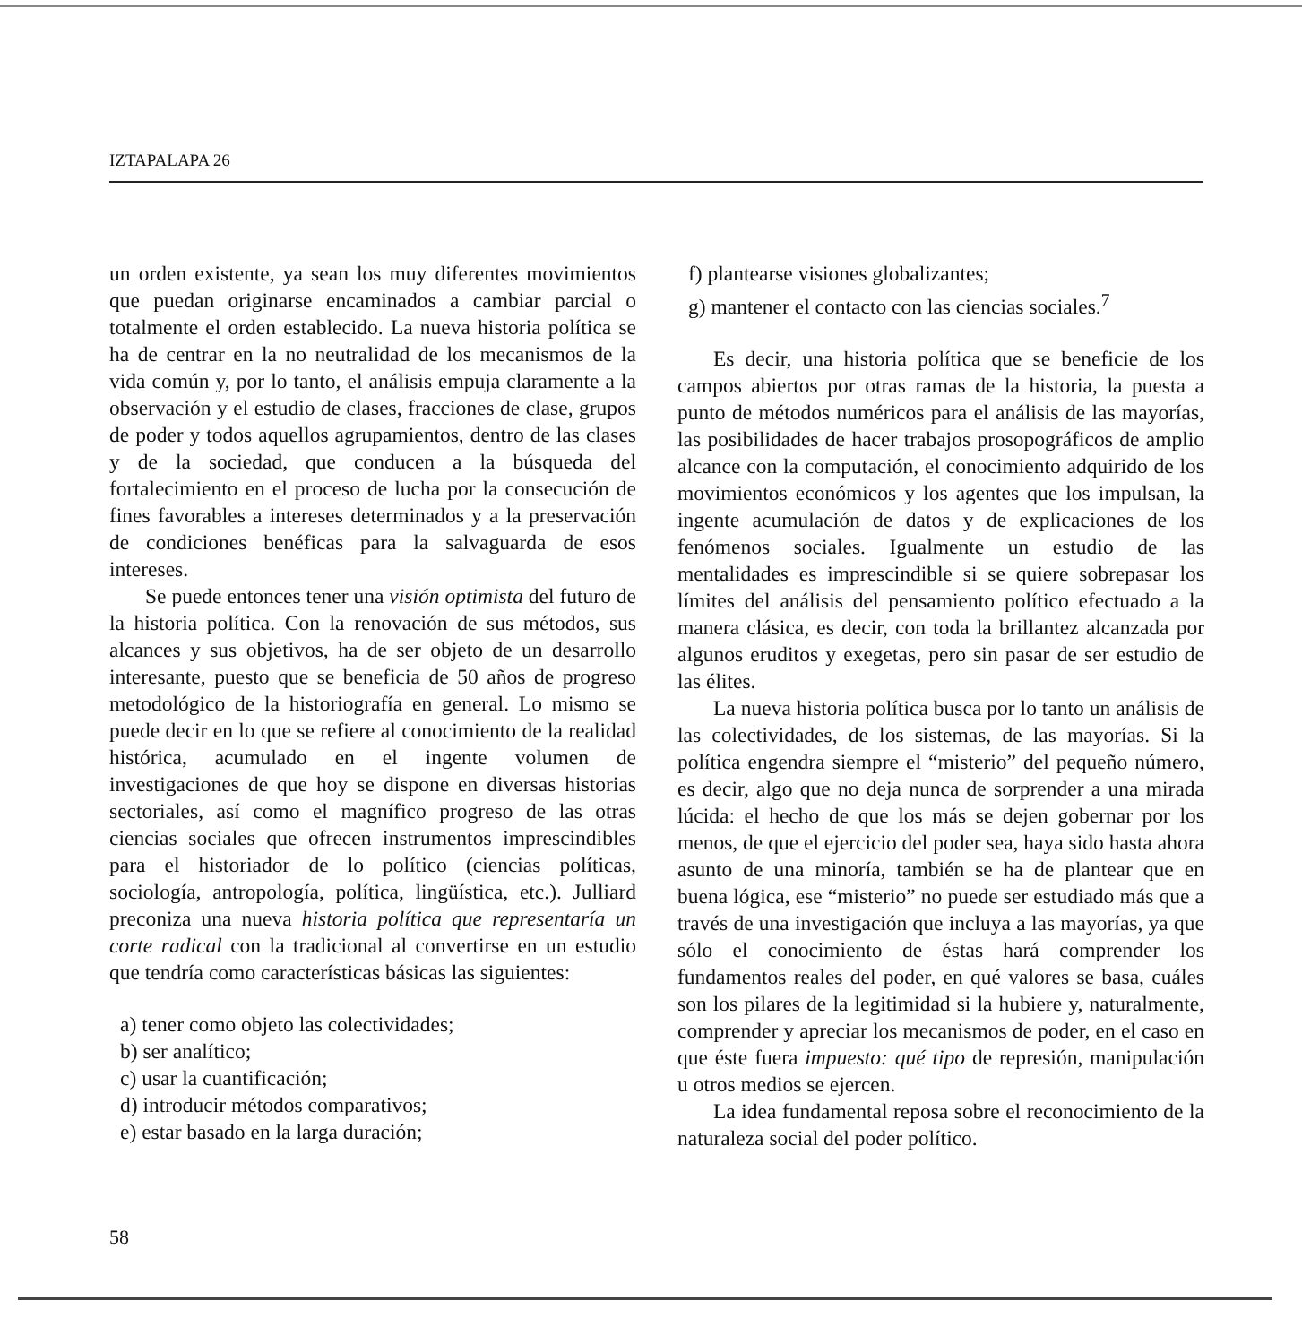IZTAPALAPA 26
un orden existente, ya sean los muy diferentes movimientos que puedan originarse encaminados a cambiar parcial o totalmente el orden establecido. La nueva historia política se ha de centrar en la no neutralidad de los mecanismos de la vida común y, por lo tanto, el análisis empuja claramente a la observación y el estudio de clases, fracciones de clase, grupos de poder y todos aquellos agrupamientos, dentro de las clases y de la sociedad, que conducen a la búsqueda del fortalecimiento en el proceso de lucha por la consecución de fines favorables a intereses determinados y a la preservación de condiciones benéficas para la salvaguarda de esos intereses.
Se puede entonces tener una visión optimista del futuro de la historia política. Con la renovación de sus métodos, sus alcances y sus objetivos, ha de ser objeto de un desarrollo interesante, puesto que se beneficia de 50 años de progreso metodológico de la historiografía en general. Lo mismo se puede decir en lo que se refiere al conocimiento de la realidad histórica, acumulado en el ingente volumen de investigaciones de que hoy se dispone en diversas historias sectoriales, así como el magnífico progreso de las otras ciencias sociales que ofrecen instrumentos imprescindibles para el historiador de lo político (ciencias políticas, sociología, antropología, política, lingüística, etc.). Julliard preconiza una nueva historia política que representaría un corte radical con la tradicional al convertirse en un estudio que tendría como características básicas las siguientes:
a) tener como objeto las colectividades;
b) ser analítico;
c) usar la cuantificación;
d) introducir métodos comparativos;
e) estar basado en la larga duración;
f) plantearse visiones globalizantes;
g) mantener el contacto con las ciencias sociales.<sup>7</sup>
Es decir, una historia política que se beneficie de los campos abiertos por otras ramas de la historia, la puesta a punto de métodos numéricos para el análisis de las mayorías, las posibilidades de hacer trabajos prosopográficos de amplio alcance con la computación, el conocimiento adquirido de los movimientos económicos y los agentes que los impulsan, la ingente acumulación de datos y de explicaciones de los fenómenos sociales. Igualmente un estudio de las mentalidades es imprescindible si se quiere sobrepasar los límites del análisis del pensamiento político efectuado a la manera clásica, es decir, con toda la brillantez alcanzada por algunos eruditos y exegetas, pero sin pasar de ser estudio de las élites.
La nueva historia política busca por lo tanto un análisis de las colectividades, de los sistemas, de las mayorías. Si la política engendra siempre el “misterio” del pequeño número, es decir, algo que no deja nunca de sorprender a una mirada lúcida: el hecho de que los más se dejen gobernar por los menos, de que el ejercicio del poder sea, haya sido hasta ahora asunto de una minoría, también se ha de plantear que en buena lógica, ese “misterio” no puede ser estudiado más que a través de una investigación que incluya a las mayorías, ya que sólo el conocimiento de éstas hará comprender los fundamentos reales del poder, en qué valores se basa, cuáles son los pilares de la legitimidad si la hubiere y, naturalmente, comprender y apreciar los mecanismos de poder, en el caso en que éste fuera impuesto: qué tipo de represión, manipulación u otros medios se ejercen.
La idea fundamental reposa sobre el reconocimiento de la naturaleza social del poder político.
58